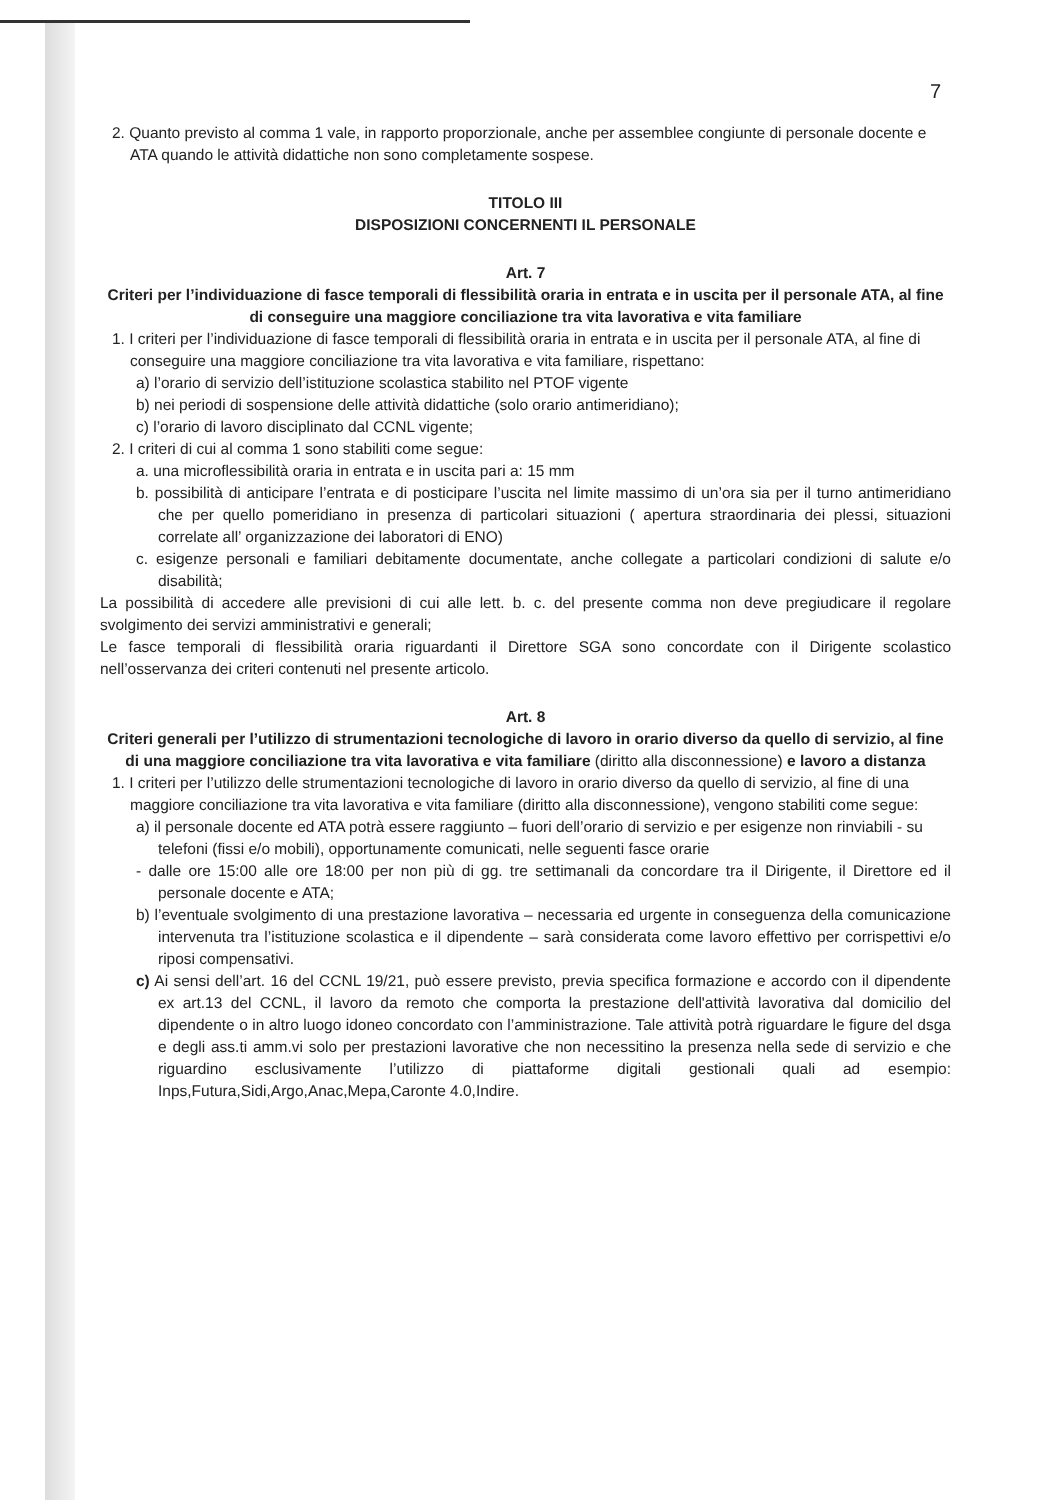7
2. Quanto previsto al comma 1 vale, in rapporto proporzionale, anche per assemblee congiunte di personale docente e ATA quando le attività didattiche non sono completamente sospese.
TITOLO III
DISPOSIZIONI CONCERNENTI IL PERSONALE
Art. 7
Criteri per l’individuazione di fasce temporali di flessibilità oraria in entrata e in uscita per il personale ATA, al fine di conseguire una maggiore conciliazione tra vita lavorativa e vita familiare
1. I criteri per l’individuazione di fasce temporali di flessibilità oraria in entrata e in uscita per il personale ATA, al fine di conseguire una maggiore conciliazione tra vita lavorativa e vita familiare, rispettano:
a) l’orario di servizio dell’istituzione scolastica stabilito nel PTOF vigente
b) nei periodi di sospensione delle attività didattiche (solo orario antimeridiano);
c) l’orario di lavoro disciplinato dal CCNL vigente;
2. I criteri di cui al comma 1 sono stabiliti come segue:
a. una microflessibilità oraria in entrata e in uscita pari a: 15 mm
b. possibilità di anticipare l’entrata e di posticipare l’uscita nel limite massimo di un’ora sia per il turno antimeridiano che per quello pomeridiano in presenza di particolari situazioni ( apertura straordinaria dei plessi, situazioni correlate all’ organizzazione dei laboratori di ENO)
c. esigenze personali e familiari debitamente documentate, anche collegate a particolari condizioni di salute e/o disabilità;
La possibilità di accedere alle previsioni di cui alle lett. b. c. del presente comma non deve pregiudicare il regolare svolgimento dei servizi amministrativi e generali;
Le fasce temporali di flessibilità oraria riguardanti il Direttore SGA sono concordate con il Dirigente scolastico nell’osservanza dei criteri contenuti nel presente articolo.
Art. 8
Criteri generali per l’utilizzo di strumentazioni tecnologiche di lavoro in orario diverso da quello di servizio, al fine di una maggiore conciliazione tra vita lavorativa e vita familiare (diritto alla disconnessione) e lavoro a distanza
1. I criteri per l’utilizzo delle strumentazioni tecnologiche di lavoro in orario diverso da quello di servizio, al fine di una maggiore conciliazione tra vita lavorativa e vita familiare (diritto alla disconnessione), vengono stabiliti come segue:
a) il personale docente ed ATA potrà essere raggiunto – fuori dell’orario di servizio e per esigenze non rinviabili - su telefoni (fissi e/o mobili), opportunamente comunicati, nelle seguenti fasce orarie
- dalle ore 15:00 alle ore 18:00 per non più di gg. tre settimanali da concordare tra il Dirigente, il Direttore ed il personale docente e ATA;
b) l’eventuale svolgimento di una prestazione lavorativa – necessaria ed urgente in conseguenza della comunicazione intervenuta tra l’istituzione scolastica e il dipendente – sarà considerata come lavoro effettivo per corrispettivi e/o riposi compensativi.
c) Ai sensi dell’art. 16 del CCNL 19/21, può essere previsto, previa specifica formazione e accordo con il dipendente ex art.13 del CCNL, il lavoro da remoto che comporta la prestazione dell'attività lavorativa dal domicilio del dipendente o in altro luogo idoneo concordato con l’amministrazione. Tale attività potrà riguardare le figure del dsga e degli ass.ti amm.vi solo per prestazioni lavorative che non necessitino la presenza nella sede di servizio e che riguardino esclusivamente l’utilizzo di piattaforme digitali gestionali quali ad esempio: Inps,Futura,Sidi,Argo,Anac,Mepa,Caronte 4.0,Indire.